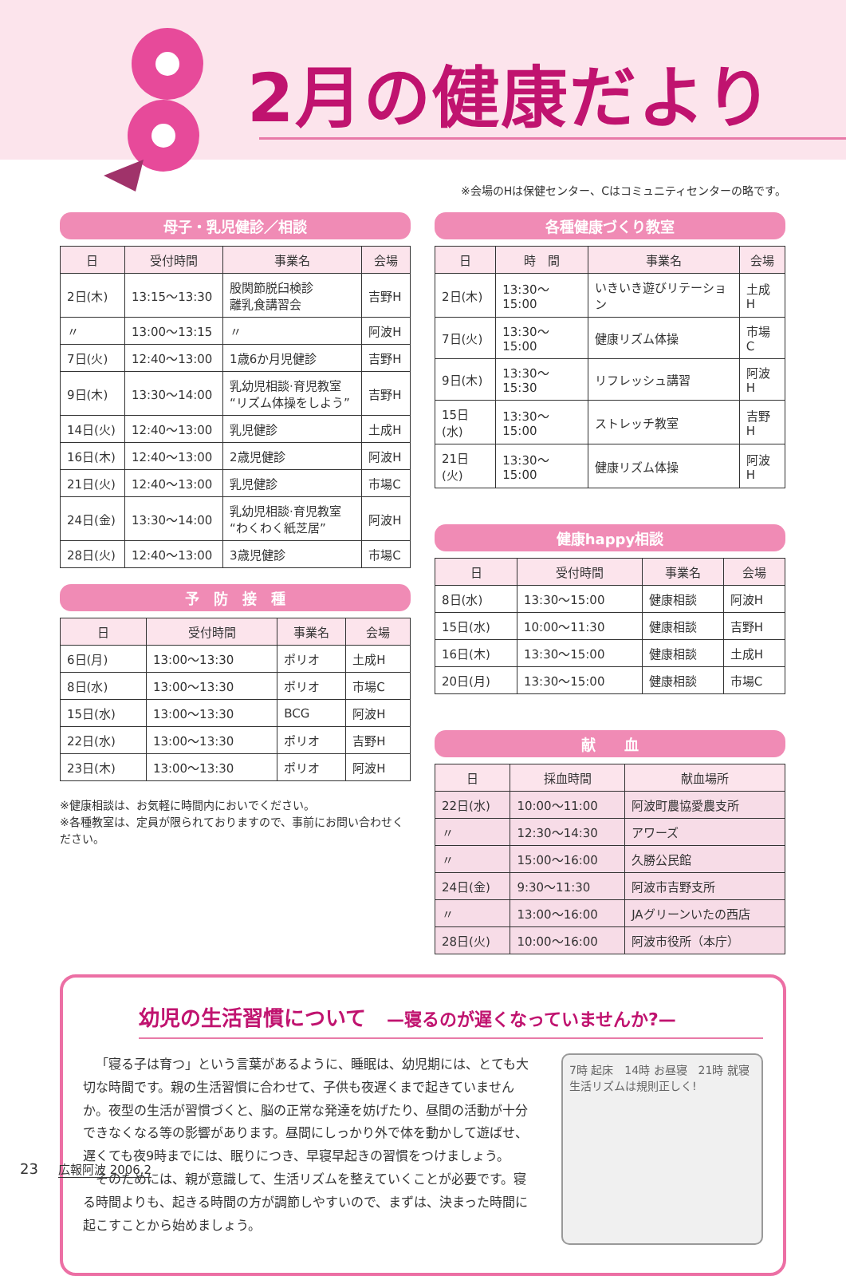2月の健康だより
※会場のHは保健センター、Cはコミュニティセンターの略です。
母子・乳児健診／相談
| 日 | 受付時間 | 事業名 | 会場 |
| --- | --- | --- | --- |
| 2日(木) | 13:15～13:30 | 股関節脱臼検診 離乳食講習会 | 吉野H |
| 〃 | 13:00～13:15 | 〃 | 阿波H |
| 7日(火) | 12:40～13:00 | 1歳6か月児健診 | 吉野H |
| 9日(木) | 13:30～14:00 | 乳幼児相談·育児教室 “リズム体操をしよう” | 吉野H |
| 14日(火) | 12:40～13:00 | 乳児健診 | 土成H |
| 16日(木) | 12:40～13:00 | 2歳児健診 | 阿波H |
| 21日(火) | 12:40～13:00 | 乳児健診 | 市場C |
| 24日(金) | 13:30～14:00 | 乳幼児相談·育児教室 “わくわく紙芝居” | 阿波H |
| 28日(火) | 12:40～13:00 | 3歳児健診 | 市場C |
予　防　接　種
| 日 | 受付時間 | 事業名 | 会場 |
| --- | --- | --- | --- |
| 6日(月) | 13:00～13:30 | ポリオ | 土成H |
| 8日(水) | 13:00～13:30 | ポリオ | 市場C |
| 15日(水) | 13:00～13:30 | BCG | 阿波H |
| 22日(水) | 13:00～13:30 | ポリオ | 吉野H |
| 23日(木) | 13:00～13:30 | ポリオ | 阿波H |
※健康相談は、お気軽に時間内においでください。
※各種教室は、定員が限られておりますので、事前にお問い合わせください。
各種健康づくり教室
| 日 | 時 間 | 事業名 | 会場 |
| --- | --- | --- | --- |
| 2日(木) | 13:30～15:00 | いきいき遊びリテーション | 土成H |
| 7日(火) | 13:30～15:00 | 健康リズム体操 | 市場C |
| 9日(木) | 13:30～15:30 | リフレッシュ講習 | 阿波H |
| 15日(水) | 13:30～15:00 | ストレッチ教室 | 吉野H |
| 21日(火) | 13:30～15:00 | 健康リズム体操 | 阿波H |
健康happy相談
| 日 | 受付時間 | 事業名 | 会場 |
| --- | --- | --- | --- |
| 8日(水) | 13:30～15:00 | 健康相談 | 阿波H |
| 15日(水) | 10:00～11:30 | 健康相談 | 吉野H |
| 16日(木) | 13:30～15:00 | 健康相談 | 土成H |
| 20日(月) | 13:30～15:00 | 健康相談 | 市場C |
献　　血
| 日 | 採血時間 | 献血場所 |
| --- | --- | --- |
| 22日(水) | 10:00～11:00 | 阿波町農協愛農支所 |
| 〃 | 12:30～14:30 | アワーズ |
| 〃 | 15:00～16:00 | 久勝公民館 |
| 24日(金) | 9:30～11:30 | 阿波市吉野支所 |
| 〃 | 13:00～16:00 | JAグリーンいたの西店 |
| 28日(火) | 10:00～16:00 | 阿波市役所（本庁） |
幼児の生活習慣について　—寝るのが遅くなっていませんか?—
「寝る子は育つ」という言葉があるように、睡眠は、幼児期には、とても大切な時間です。親の生活習慣に合わせて、子供も夜遅くまで起きていませんか。夜型の生活が習慣づくと、脳の正常な発達を妨げたり、昼間の活動が十分できなくなる等の影響があります。昼間にしっかり外で体を動かして遊ばせ、遅くても夜9時までには、眠りにつき、早寝早起きの習慣をつけましょう。
そのためには、親が意識して、生活リズムを整えていくことが必要です。寝る時間よりも、起きる時間の方が調節しやすいので、まずは、決まった時間に起こすことから始めましょう。
7時 起床　14時 お昼寝　21時 就寝　生活リズムは規則正しく!
23 広報阿波 2006.2